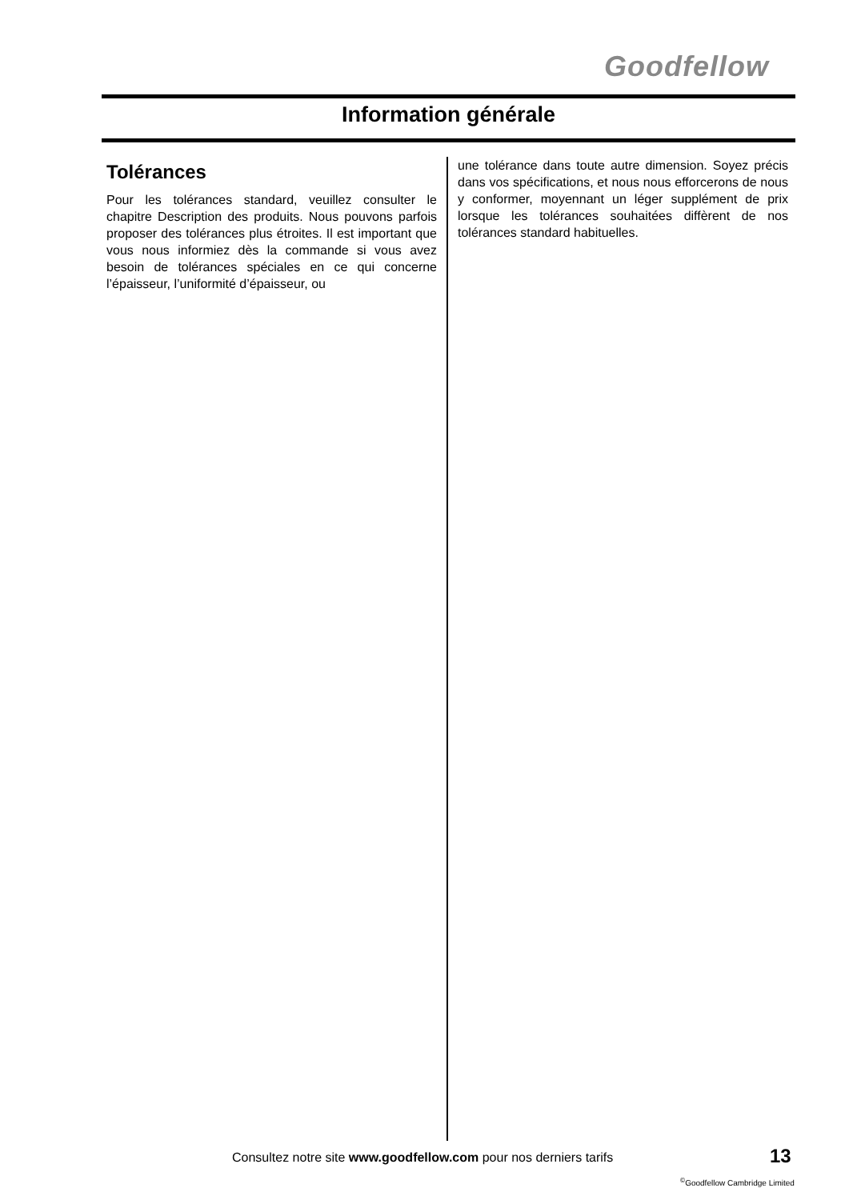Goodfellow
Information générale
Tolérances
Pour les tolérances standard, veuillez consulter le chapitre Description des produits. Nous pouvons parfois proposer des tolérances plus étroites. Il est important que vous nous informiez dès la commande si vous avez besoin de tolérances spéciales en ce qui concerne l’épaisseur, l’uniformité d’épaisseur, ou
une tolérance dans toute autre dimension. Soyez précis dans vos spécifications, et nous nous efforcerons de nous y conformer, moyennant un léger supplément de prix lorsque les tolérances souhaitées diffèrent de nos tolérances standard habituelles.
Consultez notre site www.goodfellow.com pour nos derniers tarifs
13
<sup>©</sup>Goodfellow Cambridge Limited